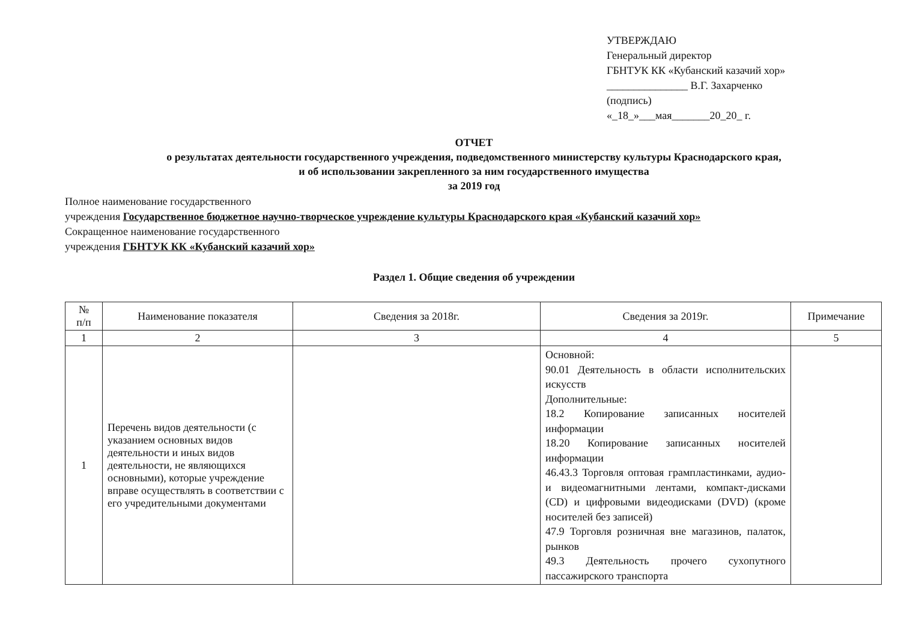УТВЕРЖДАЮ
Генеральный директор
ГБНТУК КК «Кубанский казачий хор»
_______________ В.Г. Захарченко
(подпись)
«_18_»___мая_______20_20_ г.
ОТЧЕТ
о результатах деятельности государственного учреждения, подведомственного министерству культуры Краснодарского края,
и об использовании закрепленного за ним государственного имущества
за 2019 год
Полное наименование государственного
учреждения Государственное бюджетное научно-творческое учреждение культуры Краснодарского края «Кубанский казачий хор»
Сокращенное наименование государственного
учреждения ГБНТУК КК «Кубанский казачий хор»
Раздел 1. Общие сведения об учреждении
| № п/п | Наименование показателя | Сведения за 2018г. | Сведения за 2019г. | Примечание |
| --- | --- | --- | --- | --- |
| 1 | 2 | 3 | 4 | 5 |
| 1 | Перечень видов деятельности (с указанием основных видов деятельности и иных видов деятельности, не являющихся основными), которые учреждение вправе осуществлять в соответствии с его учредительными документами | | Основной: 90.01 Деятельность в области исполнительских искусств Дополнительные: 18.2 Копирование записанных носителей информации 18.20 Копирование записанных носителей информации 46.43.3 Торговля оптовая грампластинками, аудио- и видеомагнитными лентами, компакт-дисками (CD) и цифровыми видеодисками (DVD) (кроме носителей без записей) 47.9 Торговля розничная вне магазинов, палаток, рынков 49.3 Деятельность прочего сухопутного пассажирского транспорта | |